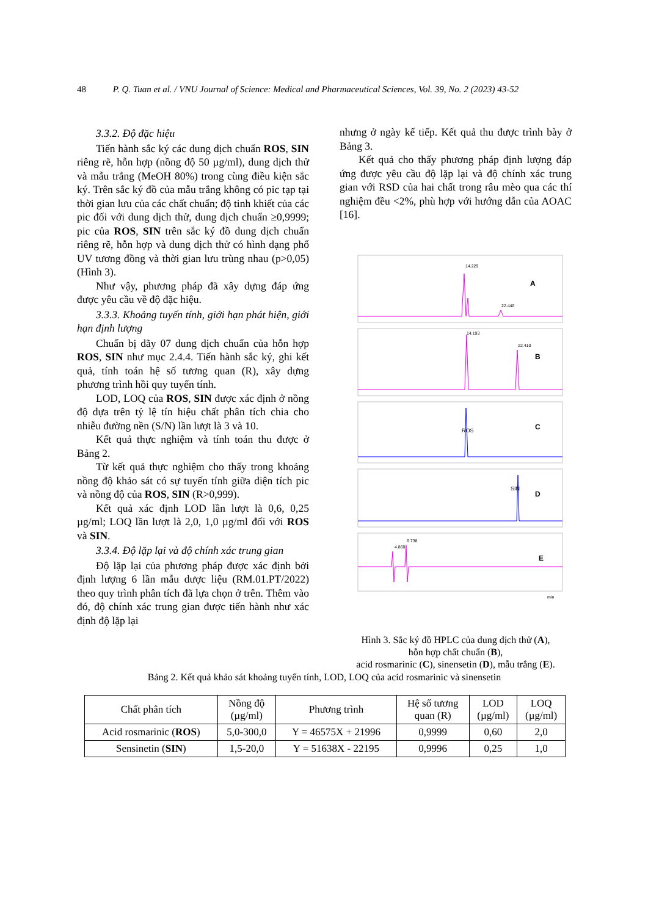48 P. Q. Tuan et al. / VNU Journal of Science: Medical and Pharmaceutical Sciences, Vol. 39, No. 2 (2023) 43-52
3.3.2. Độ đặc hiệu
Tiến hành sắc ký các dung dịch chuẩn ROS, SIN riêng rẽ, hỗn hợp (nồng độ 50 µg/ml), dung dịch thử và mẫu trắng (MeOH 80%) trong cùng điều kiện sắc ký. Trên sắc ký đồ của mẫu trắng không có pic tạp tại thời gian lưu của các chất chuẩn; độ tinh khiết của các pic đối với dung dịch thử, dung dịch chuẩn ≥0,9999; pic của ROS, SIN trên sắc ký đồ dung dịch chuẩn riêng rẽ, hỗn hợp và dung dịch thử có hình dạng phổ UV tương đồng và thời gian lưu trùng nhau (p>0,05) (Hình 3).
Như vậy, phương pháp đã xây dựng đáp ứng được yêu cầu về độ đặc hiệu.
3.3.3. Khoảng tuyến tính, giới hạn phát hiện, giới hạn định lượng
Chuẩn bị dãy 07 dung dịch chuẩn của hỗn hợp ROS, SIN như mục 2.4.4. Tiến hành sắc ký, ghi kết quả, tính toán hệ số tương quan (R), xây dựng phương trình hồi quy tuyến tính.
LOD, LOQ của ROS, SIN được xác định ở nồng độ dựa trên tỷ lệ tín hiệu chất phân tích chia cho nhiễu đường nền (S/N) lần lượt là 3 và 10.
Kết quả thực nghiệm và tính toán thu được ở Bảng 2.
Từ kết quả thực nghiệm cho thấy trong khoảng nồng độ khảo sát có sự tuyến tính giữa diện tích pic và nồng độ của ROS, SIN (R>0,999).
Kết quả xác định LOD lần lượt là 0,6, 0,25 µg/ml; LOQ lần lượt là 2,0, 1,0 µg/ml đối với ROS và SIN.
3.3.4. Độ lặp lại và độ chính xác trung gian
Độ lặp lại của phương pháp được xác định bởi định lượng 6 lần mẫu dược liệu (RM.01.PT/2022) theo quy trình phân tích đã lựa chọn ở trên. Thêm vào đó, độ chính xác trung gian được tiến hành như xác định độ lặp lại
nhưng ở ngày kế tiếp. Kết quả thu được trình bày ở Bảng 3.
Kết quả cho thấy phương pháp định lượng đáp ứng được yêu cầu độ lặp lại và độ chính xác trung gian với RSD của hai chất trong râu mèo qua các thí nghiệm đều <2%, phù hợp với hướng dẫn của AOAC [16].
A
B
C
D
E
ROS
SIN
14.229
22.440
14.193
22.410
4.860
6.738
min
Hình 3. Sắc ký đồ HPLC của dung dịch thử (A),
hỗn hợp chất chuẩn (B),
acid rosmarinic (C), sinensetin (D), mẫu trắng (E).
Bảng 2. Kết quả khảo sát khoảng tuyến tính, LOD, LOQ của acid rosmarinic và sinensetin
| Chất phân tích | Nồng độ (µg/ml) | Phương trình | Hệ số tương quan (R) | LOD (µg/ml) | LOQ (µg/ml) |
| --- | --- | --- | --- | --- | --- |
| Acid rosmarinic ( ROS ) | 5,0-300,0 | Y = 46575X + 21996 | 0,9999 | 0,60 | 2,0 |
| Sensinetin ( SIN ) | 1,5-20,0 | Y = 51638X - 22195 | 0,9996 | 0,25 | 1,0 |